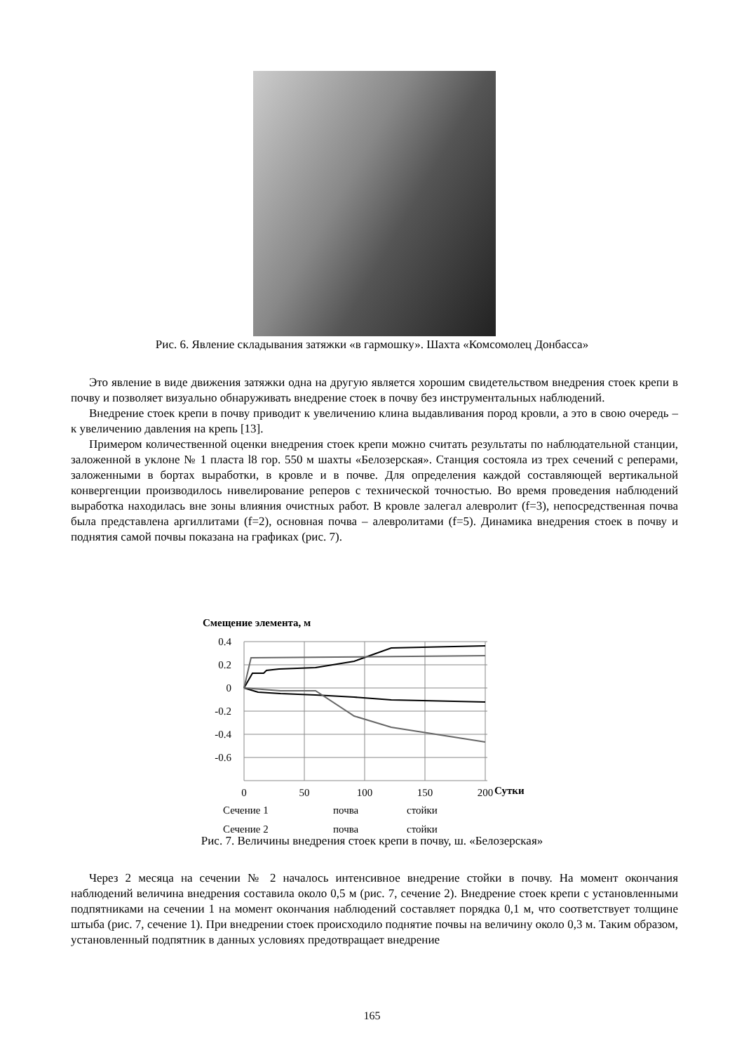Рис. 6. Явление складывания затяжки «в гармошку». Шахта «Комсомолец Донбасса»
Это явление в виде движения затяжки одна на другую является хорошим свидетельством внедрения стоек крепи в почву и позволяет визуально обнаруживать внедрение стоек в почву без инструментальных наблюдений.
Внедрение стоек крепи в почву приводит к увеличению клина выдавливания пород кровли, а это в свою очередь – к увеличению давления на крепь [13].
Примером количественной оценки внедрения стоек крепи можно считать результаты по наблюдательной станции, заложенной в уклоне № 1 пласта l8 гор. 550 м шахты «Белозерская». Станция состояла из трех сечений с реперами, заложенными в бортах выработки, в кровле и в почве. Для определения каждой составляющей вертикальной конвергенции производилось нивелирование реперов с технической точностью. Во время проведения наблюдений выработка находилась вне зоны влияния очистных работ. В кровле залегал алевролит (f=3), непосредственная почва была представлена аргиллитами (f=2), основная почва – алевролитами (f=5). Динамика внедрения стоек в почву и поднятия самой почвы показана на графиках (рис. 7).
Смещение элемента, м
0.4
0.2
0
-0.2
-0.4
-0.6
0
50
100
150
200
Сутки
Сечение 1
почва
стойки
Сечение 2
почва
стойки
Рис. 7. Величины внедрения стоек крепи в почву, ш. «Белозерская»
Через 2 месяца на сечении № 2 началось интенсивное внедрение стойки в почву. На момент окончания наблюдений величина внедрения составила около 0,5 м (рис. 7, сечение 2). Внедрение стоек крепи с установленными подпятниками на сечении 1 на момент окончания наблюдений составляет порядка 0,1 м, что соответствует толщине штыба (рис. 7, сечение 1). При внедрении стоек происходило поднятие почвы на величину около 0,3 м. Таким образом, установленный подпятник в данных условиях предотвращает внедрение
165